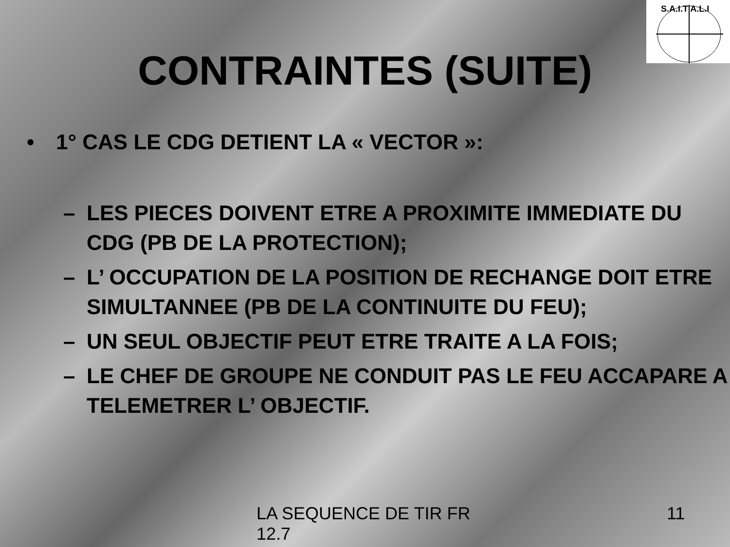S.A.I.T A.L.I
CONTRAINTES (SUITE)
• 1° CAS LE CDG DETIENT LA « VECTOR »:
– LES PIECES DOIVENT ETRE A PROXIMITE IMMEDIATE DU CDG (PB DE LA PROTECTION);
– L’ OCCUPATION DE LA POSITION DE RECHANGE DOIT ETRE SIMULTANNEE (PB DE LA CONTINUITE DU FEU);
– UN SEUL OBJECTIF PEUT ETRE TRAITE A LA FOIS;
– LE CHEF DE GROUPE NE CONDUIT PAS LE FEU ACCAPARE A TELEMETRER L’ OBJECTIF.
LA SEQUENCE DE TIR FR 12.7
11